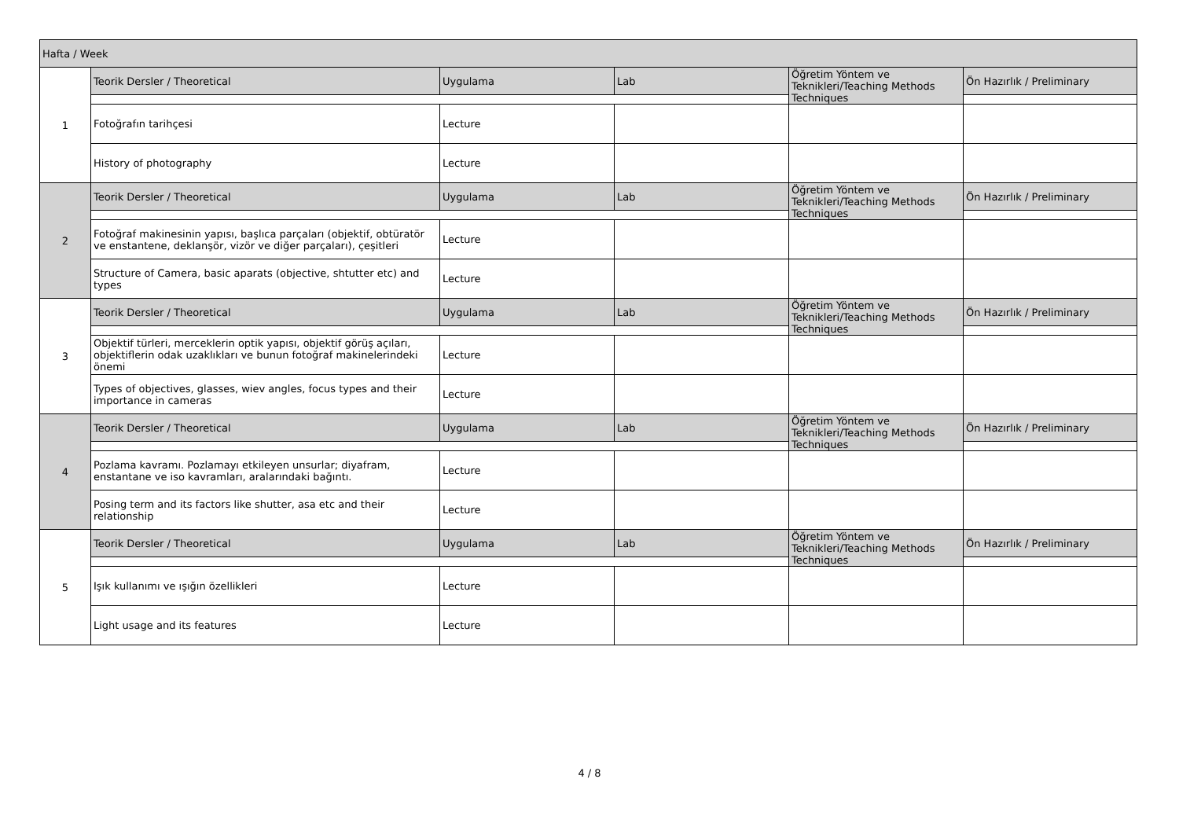| Hafta / Week | | | | | |
| 1 | Teorik Dersler / Theoretical | Uygulama | Lab | Öğretim Yöntem ve Teknikleri/Teaching Methods Techniques | Ön Hazırlık / Preliminary |
| | Fotoğrafın tarihçesi | Lecture | | | |
| | History of photography | Lecture | | | |
| 2 | Teorik Dersler / Theoretical | Uygulama | Lab | Öğretim Yöntem ve Teknikleri/Teaching Methods Techniques | Ön Hazırlık / Preliminary |
| | Fotoğraf makinesinin yapısı, başlıca parçaları (objektif, obtüratör ve enstantene, deklanşör, vizör ve diğer parçaları), çeşitleri | Lecture | | | |
| | Structure of Camera, basic aparats (objective, shtutter etc) and types | Lecture | | | |
| 3 | Teorik Dersler / Theoretical | Uygulama | Lab | Öğretim Yöntem ve Teknikleri/Teaching Methods Techniques | Ön Hazırlık / Preliminary |
| | Objektif türleri, merceklerin optik yapısı, objektif görüş açıları, objektiflerin odak uzaklıkları ve bunun fotoğraf makinelerindeki önemi | Lecture | | | |
| | Types of objectives, glasses, wiev angles, focus types and their importance in cameras | Lecture | | | |
| 4 | Teorik Dersler / Theoretical | Uygulama | Lab | Öğretim Yöntem ve Teknikleri/Teaching Methods Techniques | Ön Hazırlık / Preliminary |
| | Pozlama kavramı. Pozlamayı etkileyen unsurlar; diyafram, enstantane ve iso kavramları, aralarındaki bağıntı. | Lecture | | | |
| | Posing term and its factors like shutter, asa etc and their relationship | Lecture | | | |
| 5 | Teorik Dersler / Theoretical | Uygulama | Lab | Öğretim Yöntem ve Teknikleri/Teaching Methods Techniques | Ön Hazırlık / Preliminary |
| | Işık kullanımı ve ışığın özellikleri | Lecture | | | |
| | Light usage and its features | Lecture | | | |
4 / 8